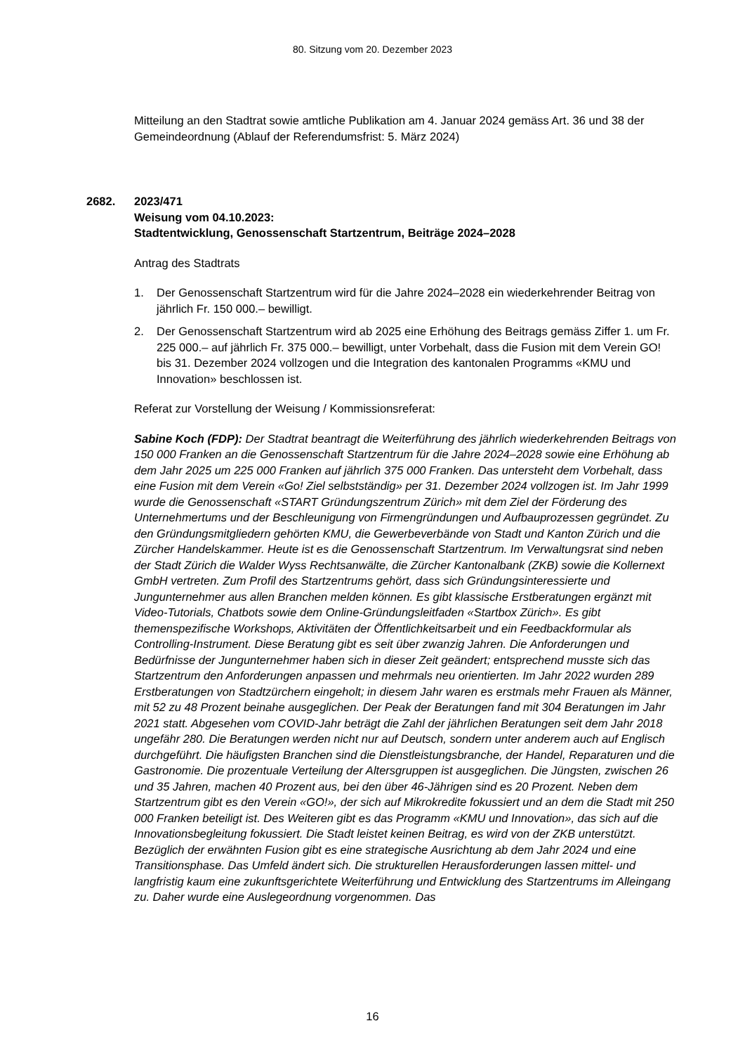80. Sitzung vom 20. Dezember 2023
Mitteilung an den Stadtrat sowie amtliche Publikation am 4. Januar 2024 gemäss Art. 36 und 38 der Gemeindeordnung (Ablauf der Referendumsfrist: 5. März 2024)
2682. 2023/471
Weisung vom 04.10.2023:
Stadtentwicklung, Genossenschaft Startzentrum, Beiträge 2024–2028
Antrag des Stadtrats
1. Der Genossenschaft Startzentrum wird für die Jahre 2024–2028 ein wiederkehrender Beitrag von jährlich Fr. 150 000.– bewilligt.
2. Der Genossenschaft Startzentrum wird ab 2025 eine Erhöhung des Beitrags gemäss Ziffer 1. um Fr. 225 000.– auf jährlich Fr. 375 000.– bewilligt, unter Vorbehalt, dass die Fusion mit dem Verein GO! bis 31. Dezember 2024 vollzogen und die Integration des kantonalen Programms «KMU und Innovation» beschlossen ist.
Referat zur Vorstellung der Weisung / Kommissionsreferat:
Sabine Koch (FDP): Der Stadtrat beantragt die Weiterführung des jährlich wiederkehrenden Beitrags von 150 000 Franken an die Genossenschaft Startzentrum für die Jahre 2024–2028 sowie eine Erhöhung ab dem Jahr 2025 um 225 000 Franken auf jährlich 375 000 Franken. Das untersteht dem Vorbehalt, dass eine Fusion mit dem Verein «Go! Ziel selbstständig» per 31. Dezember 2024 vollzogen ist. Im Jahr 1999 wurde die Genossenschaft «START Gründungszentrum Zürich» mit dem Ziel der Förderung des Unternehmertums und der Beschleunigung von Firmengründungen und Aufbauprozessen gegründet. Zu den Gründungsmitgliedern gehörten KMU, die Gewerbeverbände von Stadt und Kanton Zürich und die Zürcher Handelskammer. Heute ist es die Genossenschaft Startzentrum. Im Verwaltungsrat sind neben der Stadt Zürich die Walder Wyss Rechtsanwälte, die Zürcher Kantonalbank (ZKB) sowie die Kollernext GmbH vertreten. Zum Profil des Startzentrums gehört, dass sich Gründungsinteressierte und Jungunternehmer aus allen Branchen melden können. Es gibt klassische Erstberatungen ergänzt mit Video-Tutorials, Chatbots sowie dem Online-Gründungsleitfaden «Startbox Zürich». Es gibt themenspezifische Workshops, Aktivitäten der Öffentlichkeitsarbeit und ein Feedbackformular als Controlling-Instrument. Diese Beratung gibt es seit über zwanzig Jahren. Die Anforderungen und Bedürfnisse der Jungunternehmer haben sich in dieser Zeit geändert; entsprechend musste sich das Startzentrum den Anforderungen anpassen und mehrmals neu orientierten. Im Jahr 2022 wurden 289 Erstberatungen von Stadtzürchern eingeholt; in diesem Jahr waren es erstmals mehr Frauen als Männer, mit 52 zu 48 Prozent beinahe ausgeglichen. Der Peak der Beratungen fand mit 304 Beratungen im Jahr 2021 statt. Abgesehen vom COVID-Jahr beträgt die Zahl der jährlichen Beratungen seit dem Jahr 2018 ungefähr 280. Die Beratungen werden nicht nur auf Deutsch, sondern unter anderem auch auf Englisch durchgeführt. Die häufigsten Branchen sind die Dienstleistungsbranche, der Handel, Reparaturen und die Gastronomie. Die prozentuale Verteilung der Altersgruppen ist ausgeglichen. Die Jüngsten, zwischen 26 und 35 Jahren, machen 40 Prozent aus, bei den über 46-Jährigen sind es 20 Prozent. Neben dem Startzentrum gibt es den Verein «GO!», der sich auf Mikrokredite fokussiert und an dem die Stadt mit 250 000 Franken beteiligt ist. Des Weiteren gibt es das Programm «KMU und Innovation», das sich auf die Innovationsbegleitung fokussiert. Die Stadt leistet keinen Beitrag, es wird von der ZKB unterstützt. Bezüglich der erwähnten Fusion gibt es eine strategische Ausrichtung ab dem Jahr 2024 und eine Transitionsphase. Das Umfeld ändert sich. Die strukturellen Herausforderungen lassen mittel- und langfristig kaum eine zukunftsgerichtete Weiterführung und Entwicklung des Startzentrums im Alleingang zu. Daher wurde eine Auslegeordnung vorgenommen. Das
16